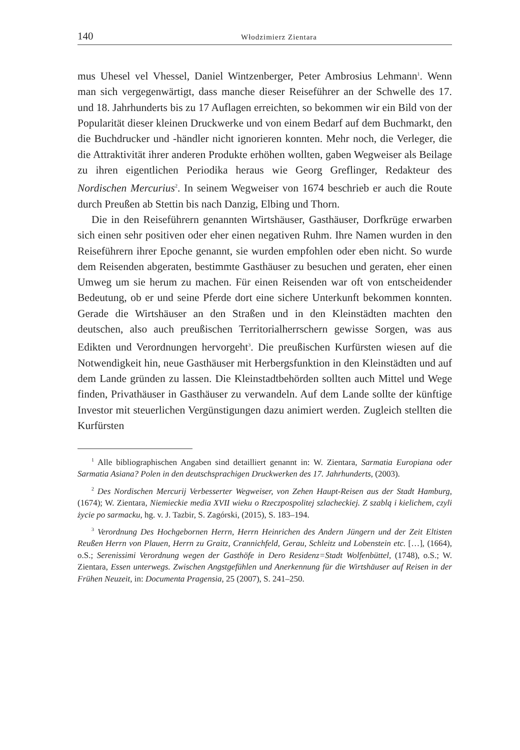140 Włodzimierz Zientara
mus Uhesel vel Vhessel, Daniel Wintzenberger, Peter Ambrosius Lehmann<sup>1</sup>. Wenn man sich vergegenwärtigt, dass manche dieser Reiseführer an der Schwelle des 17. und 18. Jahrhunderts bis zu 17 Auflagen erreichten, so bekommen wir ein Bild von der Popularität dieser kleinen Druckwerke und von einem Bedarf auf dem Buchmarkt, den die Buchdrucker und -händler nicht ignorieren konnten. Mehr noch, die Verleger, die die Attraktivität ihrer anderen Produkte erhöhen wollten, gaben Wegweiser als Beilage zu ihren eigentlichen Periodika heraus wie Georg Greflinger, Redakteur des Nordischen Mercurius<sup>2</sup>. In seinem Wegweiser von 1674 beschrieb er auch die Route durch Preußen ab Stettin bis nach Danzig, Elbing und Thorn.
Die in den Reiseführern genannten Wirtshäuser, Gasthäuser, Dorfkrüge erwarben sich einen sehr positiven oder eher einen negativen Ruhm. Ihre Namen wurden in den Reiseführern ihrer Epoche genannt, sie wurden empfohlen oder eben nicht. So wurde dem Reisenden abgeraten, bestimmte Gasthäuser zu besuchen und geraten, eher einen Umweg um sie herum zu machen. Für einen Reisenden war oft von entscheidender Bedeutung, ob er und seine Pferde dort eine sichere Unterkunft bekommen konnten. Gerade die Wirtshäuser an den Straßen und in den Kleinstädten machten den deutschen, also auch preußischen Territorialherrschern gewisse Sorgen, was aus Edikten und Verordnungen hervorgeht<sup>3</sup>. Die preußischen Kurfürsten wiesen auf die Notwendigkeit hin, neue Gasthäuser mit Herbergsfunktion in den Kleinstädten und auf dem Lande gründen zu lassen. Die Kleinstadtbehörden sollten auch Mittel und Wege finden, Privathäuser in Gasthäuser zu verwandeln. Auf dem Lande sollte der künftige Investor mit steuerlichen Vergünstigungen dazu animiert werden. Zugleich stellten die Kurfürsten
<sup>1</sup> Alle bibliographischen Angaben sind detailliert genannt in: W. Zientara, Sarmatia Europiana oder Sarmatia Asiana? Polen in den deutschsprachigen Druckwerken des 17. Jahrhunderts, (2003).
<sup>2</sup> Des Nordischen Mercurij Verbesserter Wegweiser, von Zehen Haupt-Reisen aus der Stadt Hamburg, (1674); W. Zientara, Niemieckie media XVII wieku o Rzeczpospolitej szlacheckiej. Z szablą i kielichem, czyli życie po sarmacku, hg. v. J. Tazbir, S. Zagórski, (2015), S. 183–194.
<sup>3</sup> Verordnung Des Hochgebornen Herrn, Herrn Heinrichen des Andern Jüngern und der Zeit Eltisten Reußen Herrn von Plauen, Herrn zu Graitz, Crannichfeld, Gerau, Schleitz und Lobenstein etc. […], (1664), o.S.; Serenissimi Verordnung wegen der Gasthöfe in Dero Residenz=Stadt Wolfenbüttel, (1748), o.S.; W. Zientara, Essen unterwegs. Zwischen Angstgefühlen und Anerkennung für die Wirtshäuser auf Reisen in der Frühen Neuzeit, in: Documenta Pragensia, 25 (2007), S. 241–250.